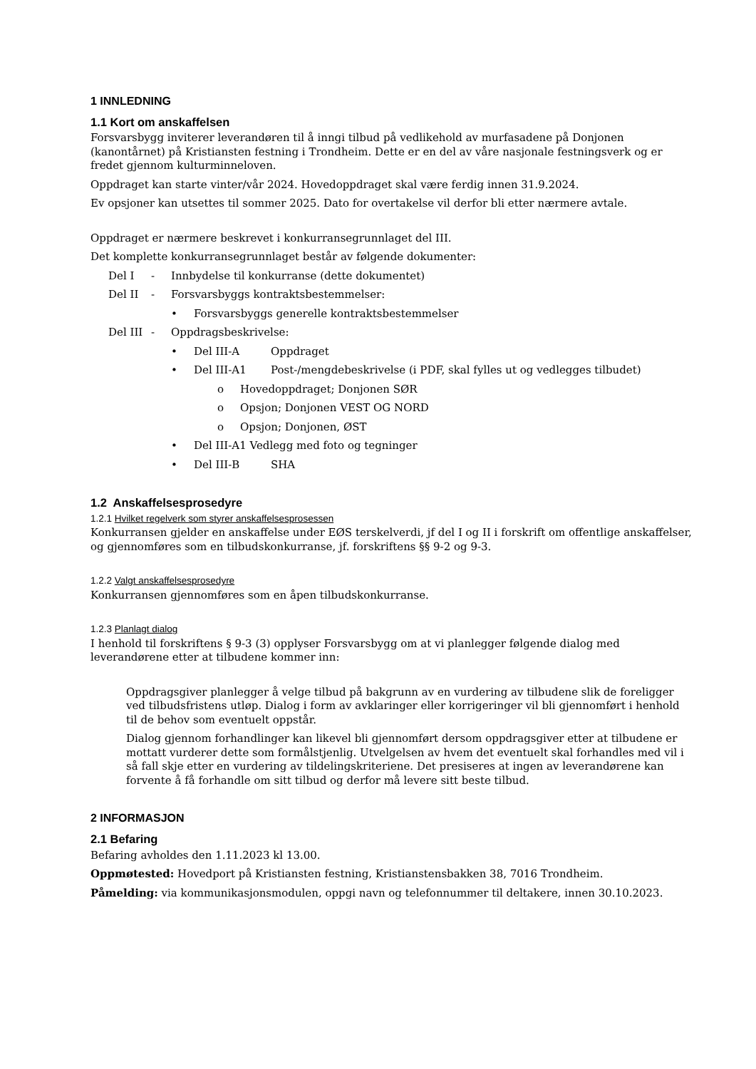1 INNLEDNING
1.1 Kort om anskaffelsen
Forsvarsbygg inviterer leverandøren til å inngi tilbud på vedlikehold av murfasadene på Donjonen (kanontårnet) på Kristiansten festning i Trondheim. Dette er en del av våre nasjonale festningsverk og er fredet gjennom kulturminneloven.
Oppdraget kan starte vinter/vår 2024. Hovedoppdraget skal være ferdig innen 31.9.2024.
Ev opsjoner kan utsettes til sommer 2025. Dato for overtakelse vil derfor bli etter nærmere avtale.
Oppdraget er nærmere beskrevet i konkurransegrunnlaget del III.
Det komplette konkurransegrunnlaget består av følgende dokumenter:
Del I - Innbydelse til konkurranse (dette dokumentet)
Del II - Forsvarsbyggs kontraktsbestemmelser:
• Forsvarsbyggs generelle kontraktsbestemmelser
Del III - Oppdragsbeskrivelse:
• Del III-A Oppdraget
• Del III-A1 Post-/mengdebeskrivelse (i PDF, skal fylles ut og vedlegges tilbudet)
o Hovedoppdraget; Donjonen SØR
o Opsjon; Donjonen VEST OG NORD
o Opsjon; Donjonen, ØST
• Del III-A1 Vedlegg med foto og tegninger
• Del III-B SHA
1.2 Anskaffelsesprosedyre
1.2.1 Hvilket regelverk som styrer anskaffelsesprosessen
Konkurransen gjelder en anskaffelse under EØS terskelverdi, jf del I og II i forskrift om offentlige anskaffelser, og gjennomføres som en tilbudskonkurranse, jf. forskriftens §§ 9-2 og 9-3.
1.2.2 Valgt anskaffelsesprosedyre
Konkurransen gjennomføres som en åpen tilbudskonkurranse.
1.2.3 Planlagt dialog
I henhold til forskriftens § 9-3 (3) opplyser Forsvarsbygg om at vi planlegger følgende dialog med leverandørene etter at tilbudene kommer inn:
Oppdragsgiver planlegger å velge tilbud på bakgrunn av en vurdering av tilbudene slik de foreligger ved tilbudsfristens utløp. Dialog i form av avklaringer eller korrigeringer vil bli gjennomført i henhold til de behov som eventuelt oppstår.
Dialog gjennom forhandlinger kan likevel bli gjennomført dersom oppdragsgiver etter at tilbudene er mottatt vurderer dette som formålstjenlig. Utvelgelsen av hvem det eventuelt skal forhandles med vil i så fall skje etter en vurdering av tildelingskriteriene. Det presiseres at ingen av leverandørene kan forvente å få forhandle om sitt tilbud og derfor må levere sitt beste tilbud.
2 INFORMASJON
2.1 Befaring
Befaring avholdes den 1.11.2023 kl 13.00.
Oppmøtested: Hovedport på Kristiansten festning, Kristianstensbakken 38, 7016 Trondheim.
Påmelding: via kommunikasjonsmodulen, oppgi navn og telefonnummer til deltakere, innen 30.10.2023.